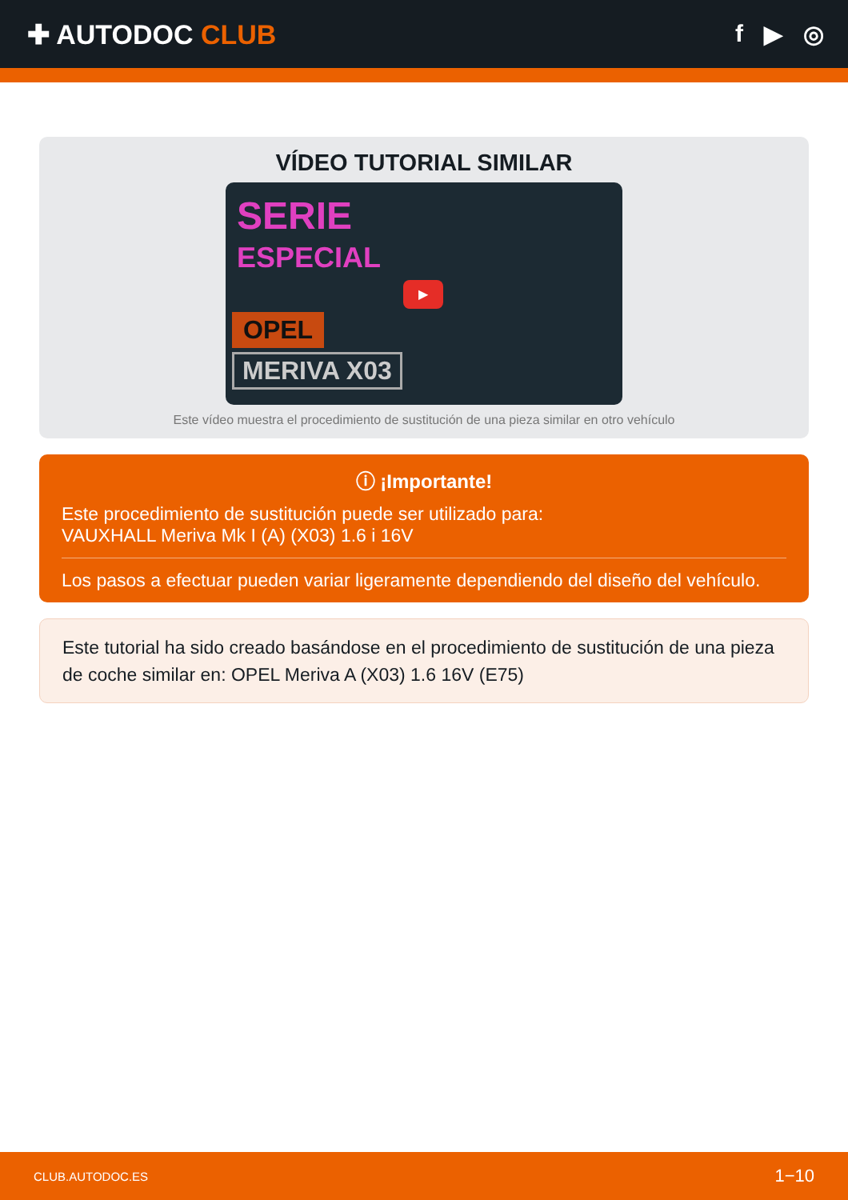✚ AUTODOC CLUB f ▶ ◎
VÍDEO TUTORIAL SIMILAR
SERIE
ESPECIAL
▶
OPEL
MERIVA X03
Este vídeo muestra el procedimiento de sustitución de una pieza similar en otro vehículo
ⓘ ¡Importante!
Este procedimiento de sustitución puede ser utilizado para:
VAUXHALL Meriva Mk I (A) (X03) 1.6 i 16V
Los pasos a efectuar pueden variar ligeramente dependiendo del diseño del vehículo.
Este tutorial ha sido creado basándose en el procedimiento de sustitución de una pieza de coche similar en: OPEL Meriva A (X03) 1.6 16V (E75)
CLUB.AUTODOC.ES 1−10